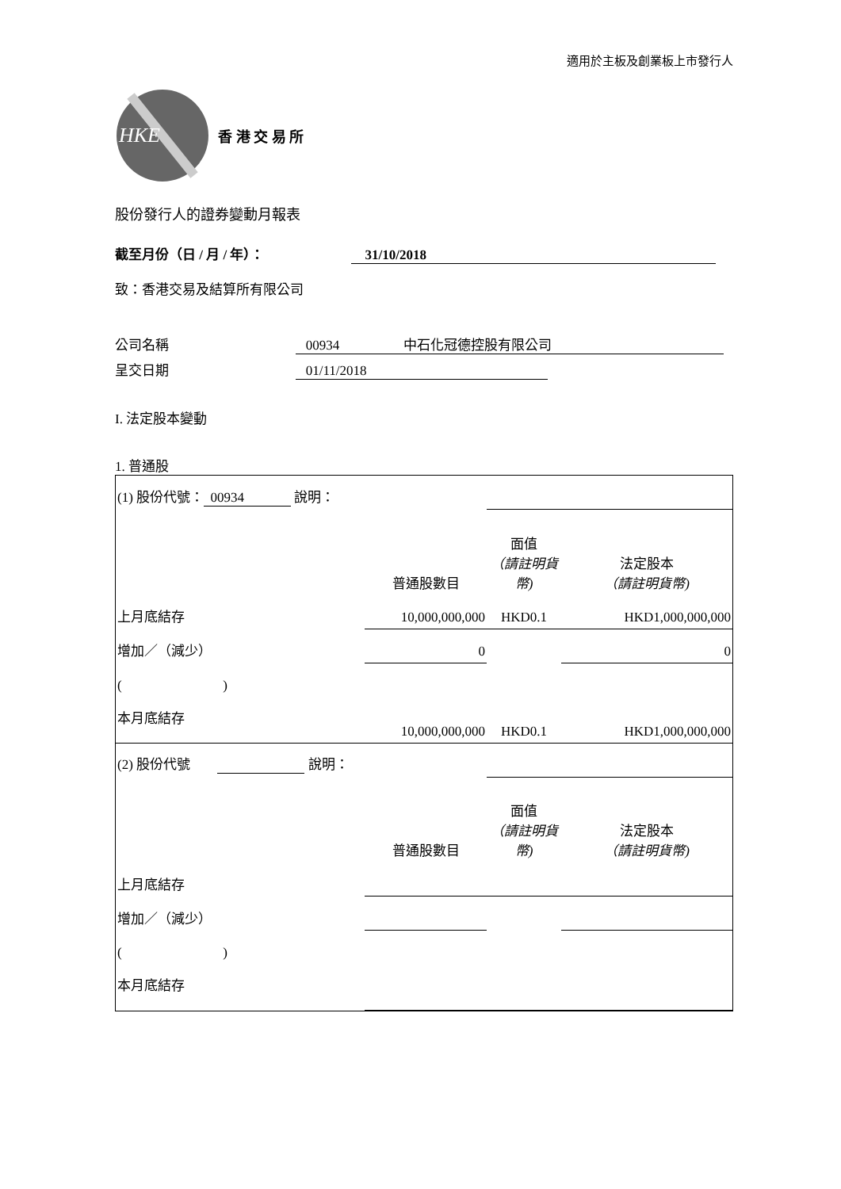適用於主板及創業板上市發行人
HKE
香 港 交 易 所
股份發行人的證券變動月報表
截至月份（日 / 月 / 年）： 31/10/2018
致：香港交易及結算所有限公司
公司名稱 00934 中石化冠德控股有限公司
呈交日期 01/11/2018
I. 法定股本變動
1. 普通股
| (1) 股份代號： 00934 說明： | | | |
| | 普通股數目 | 面值 （請註明貨幣) | 法定股本 （請註明貨幣) |
| 上月底結存 | 10,000,000,000 | HKD0.1 | HKD1,000,000,000 |
| 增加／（減少） | 0 | | 0 |
| ( ) | | | |
| 本月底結存 | 10,000,000,000 | HKD0.1 | HKD1,000,000,000 |
| (2) 股份代號 說明： | | | |
| | 普通股數目 | 面值 （請註明貨幣) | 法定股本 （請註明貨幣) |
| 上月底結存 | | | |
| 增加／（減少） | | | |
| ( ) | | | |
| 本月底結存 | | | |